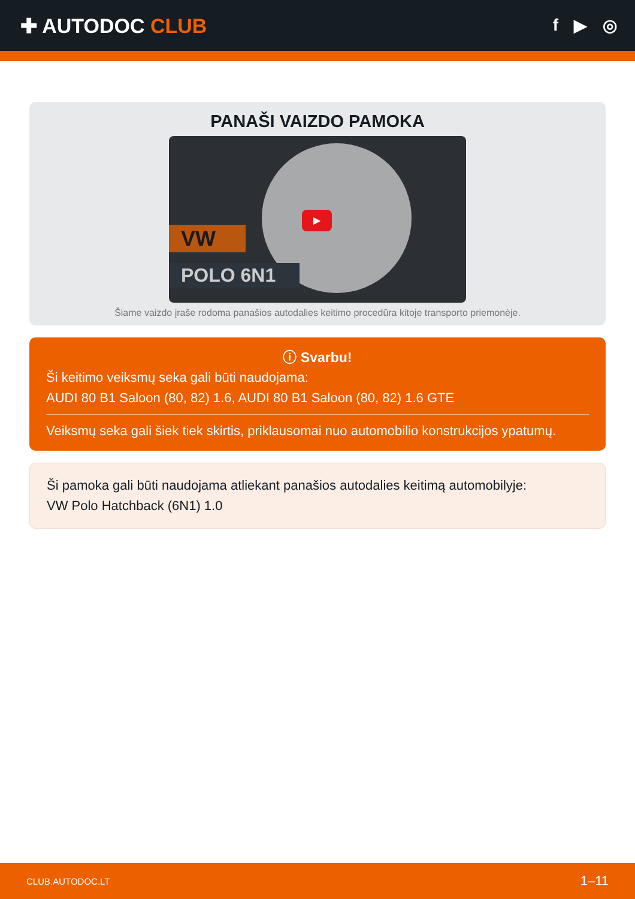✚ AUTODOC CLUB
f ▶ ◎
PANAŠI VAIZDO PAMOKA
VW
POLO 6N1
▶
Šiame vaizdo įraše rodoma panašios autodalies keitimo procedūra kitoje transporto priemonėje.
ⓘ Svarbu!
Ši keitimo veiksmų seka gali būti naudojama:
AUDI 80 B1 Saloon (80, 82) 1.6, AUDI 80 B1 Saloon (80, 82) 1.6 GTE
Veiksmų seka gali šiek tiek skirtis, priklausomai nuo automobilio konstrukcijos ypatumų.
Ši pamoka gali būti naudojama atliekant panašios autodalies keitimą automobilyje:
VW Polo Hatchback (6N1) 1.0
CLUB.AUTODOC.LT 1–11